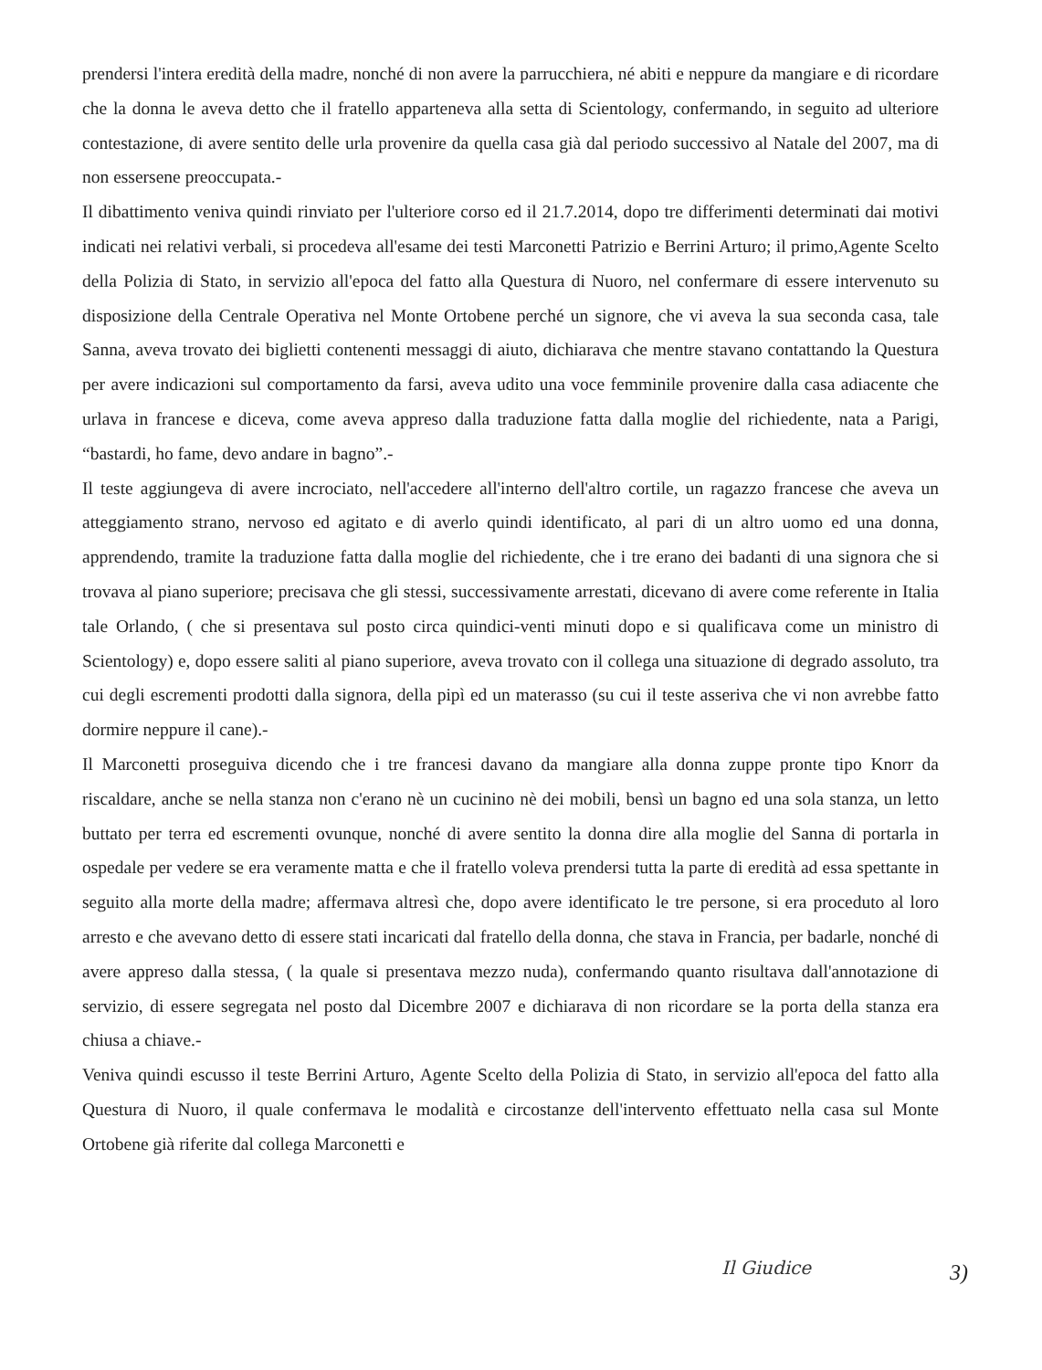prendersi l'intera eredità della madre, nonché di non avere la parrucchiera, né abiti e neppure da mangiare e di ricordare che la donna le aveva detto che il fratello apparteneva alla setta di Scientology, confermando, in seguito ad ulteriore contestazione, di avere sentito delle urla provenire da quella casa già dal periodo successivo al Natale del 2007, ma di non essersene preoccupata.-
Il dibattimento veniva quindi rinviato per l'ulteriore corso ed il 21.7.2014, dopo tre differimenti determinati dai motivi indicati nei relativi verbali, si procedeva all'esame dei testi Marconetti Patrizio e Berrini Arturo; il primo,Agente Scelto della Polizia di Stato, in servizio all'epoca del fatto alla Questura di Nuoro, nel confermare di essere intervenuto su disposizione della Centrale Operativa nel Monte Ortobene perché un signore, che vi aveva la sua seconda casa, tale Sanna, aveva trovato dei biglietti contenenti messaggi di aiuto, dichiarava che mentre stavano contattando la Questura per avere indicazioni sul comportamento da farsi, aveva udito una voce femminile provenire dalla casa adiacente che urlava in francese e diceva, come aveva appreso dalla traduzione fatta dalla moglie del richiedente, nata a Parigi, “bastardi, ho fame, devo andare in bagno”.-
Il teste aggiungeva di avere incrociato, nell'accedere all'interno dell'altro cortile, un ragazzo francese che aveva un atteggiamento strano, nervoso ed agitato e di averlo quindi identificato, al pari di un altro uomo ed una donna, apprendendo, tramite la traduzione fatta dalla moglie del richiedente, che i tre erano dei badanti di una signora che si trovava al piano superiore; precisava che gli stessi, successivamente arrestati, dicevano di avere come referente in Italia tale Orlando, ( che si presentava sul posto circa quindici-venti minuti dopo e si qualificava come un ministro di Scientology) e, dopo essere saliti al piano superiore, aveva trovato con il collega una situazione di degrado assoluto, tra cui degli escrementi prodotti dalla signora, della pipì ed un materasso (su cui il teste asseriva che vi non avrebbe fatto dormire neppure il cane).-
Il Marconetti proseguiva dicendo che i tre francesi davano da mangiare alla donna zuppe pronte tipo Knorr da riscaldare, anche se nella stanza non c'erano nè un cucinino nè dei mobili, bensì un bagno ed una sola stanza, un letto buttato per terra ed escrementi ovunque, nonché di avere sentito la donna dire alla moglie del Sanna di portarla in ospedale per vedere se era veramente matta e che il fratello voleva prendersi tutta la parte di eredità ad essa spettante in seguito alla morte della madre; affermava altresì che, dopo avere identificato le tre persone, si era proceduto al loro arresto e che avevano detto di essere stati incaricati dal fratello della donna, che stava in Francia, per badarle, nonché di avere appreso dalla stessa, ( la quale si presentava mezzo nuda), confermando quanto risultava dall'annotazione di servizio, di essere segregata nel posto dal Dicembre 2007 e dichiarava di non ricordare se la porta della stanza era chiusa a chiave.-
Veniva quindi escusso il teste Berrini Arturo, Agente Scelto della Polizia di Stato, in servizio all'epoca del fatto alla Questura di Nuoro, il quale confermava le modalità e circostanze dell'intervento effettuato nella casa sul Monte Ortobene già riferite dal collega Marconetti e
Il Giudice 3)